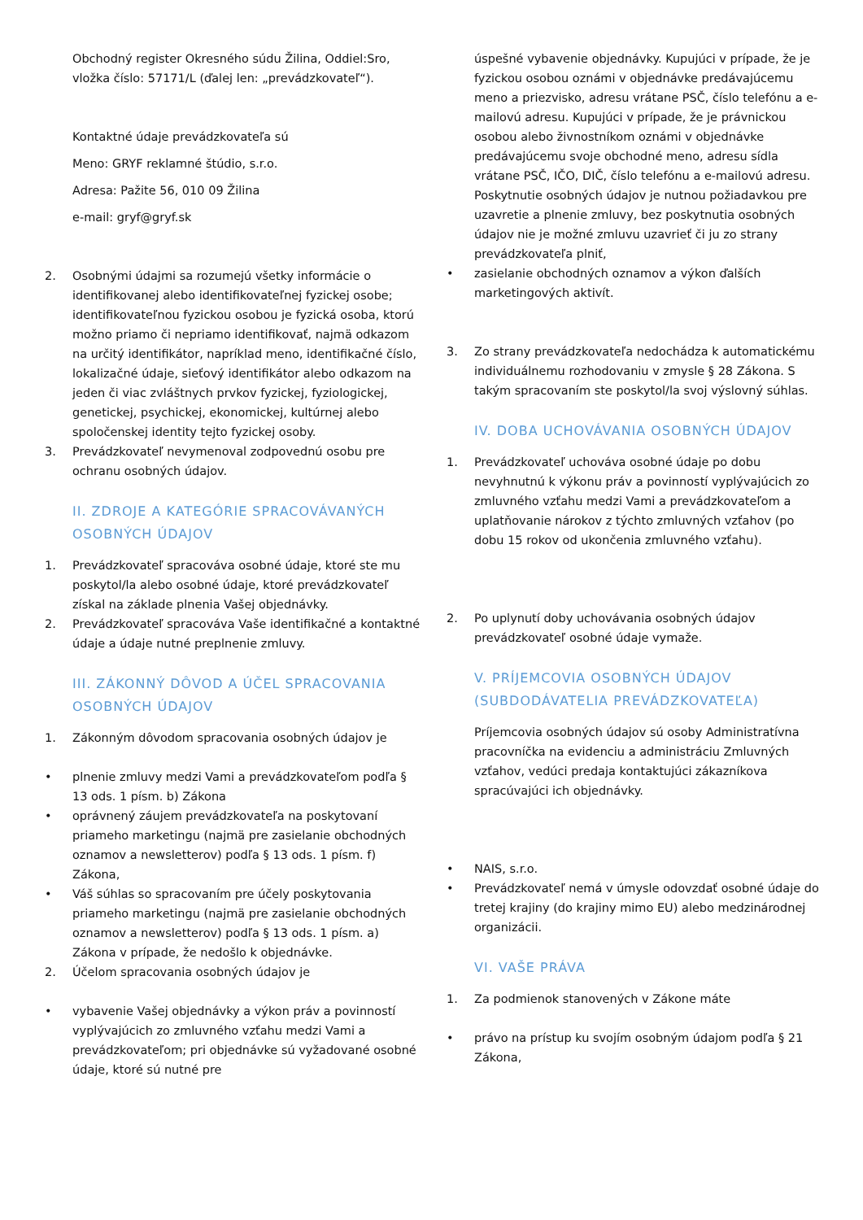Obchodný register Okresného súdu Žilina, Oddiel:Sro, vložka číslo: 57171/L (ďalej len: „prevádzkovateľ“).
Kontaktné údaje prevádzkovateľa sú
Meno: GRYF reklamné štúdio, s.r.o.
Adresa: Pažite 56, 010 09 Žilina
e-mail: gryf@gryf.sk
2. Osobnými údajmi sa rozumejú všetky informácie o identifikovanej alebo identifikovateľnej fyzickej osobe; identifikovateľnou fyzickou osobou je fyzická osoba, ktorú možno priamo či nepriamo identifikovať, najmä odkazom na určitý identifikátor, napríklad meno, identifikačné číslo, lokalizačné údaje, sieťový identifikátor alebo odkazom na jeden či viac zvláštnych prvkov fyzickej, fyziologickej, genetickej, psychickej, ekonomickej, kultúrnej alebo spoločenskej identity tejto fyzickej osoby.
3. Prevádzkovateľ nevymenoval zodpovednú osobu pre ochranu osobných údajov.
II. ZDROJE A KATEGÓRIE SPRACOVÁVANÝCH OSOBNÝCH ÚDAJOV
1. Prevádzkovateľ spracováva osobné údaje, ktoré ste mu poskytol/la alebo osobné údaje, ktoré prevádzkovateľ získal na základe plnenia Vašej objednávky.
2. Prevádzkovateľ spracováva Vaše identifikačné a kontaktné údaje a údaje nutné preplnenie zmluvy.
III. ZÁKONNÝ DÔVOD A ÚČEL SPRACOVANIA OSOBNÝCH ÚDAJOV
1. Zákonným dôvodom spracovania osobných údajov je
• plnenie zmluvy medzi Vami a prevádzkovateľom podľa § 13 ods. 1 písm. b) Zákona
• oprávnený záujem prevádzkovateľa na poskytovaní priameho marketingu (najmä pre zasielanie obchodných oznamov a newsletterov) podľa § 13 ods. 1 písm. f) Zákona,
• Váš súhlas so spracovaním pre účely poskytovania priameho marketingu (najmä pre zasielanie obchodných oznamov a newsletterov) podľa § 13 ods. 1 písm. a) Zákona v prípade, že nedošlo k objednávke.
2. Účelom spracovania osobných údajov je
• vybavenie Vašej objednávky a výkon práv a povinností vyplývajúcich zo zmluvného vzťahu medzi Vami a prevádzkovateľom; pri objednávke sú vyžadované osobné údaje, ktoré sú nutné pre
úspešné vybavenie objednávky. Kupujúci v prípade, že je fyzickou osobou oznámi v objednávke predávajúcemu meno a priezvisko, adresu vrátane PSČ, číslo telefónu a e-mailovú adresu. Kupujúci v prípade, že je právnickou osobou alebo živnostníkom oznámi v objednávke predávajúcemu svoje obchodné meno, adresu sídla vrátane PSČ, IČO, DIČ, číslo telefónu a e-mailovú adresu. Poskytnutie osobných údajov je nutnou požiadavkou pre uzavretie a plnenie zmluvy, bez poskytnutia osobných údajov nie je možné zmluvu uzavrieť či ju zo strany prevádzkovateľa plniť,
• zasielanie obchodných oznamov a výkon ďalších marketingových aktivít.
3. Zo strany prevádzkovateľa nedochádza k automatickému individuálnemu rozhodovaniu v zmysle § 28 Zákona. S takým spracovaním ste poskytol/la svoj výslovný súhlas.
IV. DOBA UCHOVÁVANIA OSOBNÝCH ÚDAJOV
1. Prevádzkovateľ uchováva osobné údaje po dobu nevyhnutnú k výkonu práv a povinností vyplývajúcich zo zmluvného vzťahu medzi Vami a prevádzkovateľom a uplatňovanie nárokov z týchto zmluvných vzťahov (po dobu 15 rokov od ukončenia zmluvného vzťahu).
2. Po uplynutí doby uchovávania osobných údajov prevádzkovateľ osobné údaje vymaže.
V. PRÍJEMCOVIA OSOBNÝCH ÚDAJOV (SUBDODÁVATELIA PREVÁDZKOVATEĽA)
Príjemcovia osobných údajov sú osoby Administratívna pracovníčka na evidenciu a administráciu Zmluvných vzťahov, vedúci predaja kontaktujúci zákazníkova spracúvajúci ich objednávky.
• NAIS, s.r.o.
• Prevádzkovateľ nemá v úmysle odovzdať osobné údaje do tretej krajiny (do krajiny mimo EU) alebo medzinárodnej organizácii.
VI. VAŠE PRÁVA
1. Za podmienok stanovených v Zákone máte
• právo na prístup ku svojím osobným údajom podľa § 21 Zákona,